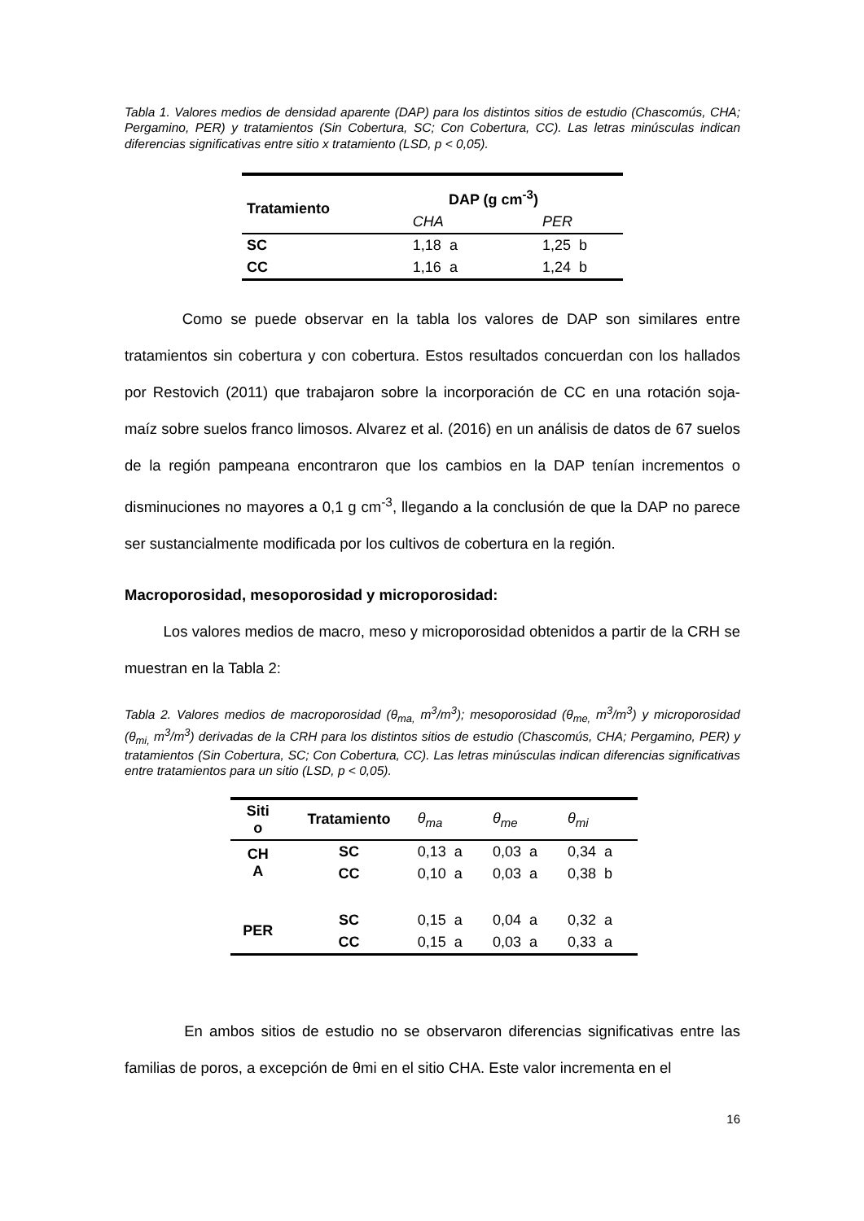Tabla 1. Valores medios de densidad aparente (DAP) para los distintos sitios de estudio (Chascomús, CHA; Pergamino, PER) y tratamientos (Sin Cobertura, SC; Con Cobertura, CC). Las letras minúsculas indican diferencias significativas entre sitio x tratamiento (LSD, p < 0,05).
| Tratamiento | DAP (g cm<sup>-3</sup>) | |
| --- | --- | --- |
| | CHA | PER |
| SC | 1,18 a | 1,25 b |
| CC | 1,16 a | 1,24 b |
Como se puede observar en la tabla los valores de DAP son similares entre tratamientos sin cobertura y con cobertura. Estos resultados concuerdan con los hallados por Restovich (2011) que trabajaron sobre la incorporación de CC en una rotación soja-maíz sobre suelos franco limosos. Alvarez et al. (2016) en un análisis de datos de 67 suelos de la región pampeana encontraron que los cambios en la DAP tenían incrementos o disminuciones no mayores a 0,1 g cm<sup>-3</sup>, llegando a la conclusión de que la DAP no parece ser sustancialmente modificada por los cultivos de cobertura en la región.
Macroporosidad, mesoporosidad y microporosidad:
Los valores medios de macro, meso y microporosidad obtenidos a partir de la CRH se muestran en la Tabla 2:
Tabla 2. Valores medios de macroporosidad (θ<sub>ma,</sub> m<sup>3</sup>/m<sup>3</sup>); mesoporosidad (θ<sub>me,</sub> m<sup>3</sup>/m<sup>3</sup>) y microporosidad (θ<sub>mi,</sub> m<sup>3</sup>/m<sup>3</sup>) derivadas de la CRH para los distintos sitios de estudio (Chascomús, CHA; Pergamino, PER) y tratamientos (Sin Cobertura, SC; Con Cobertura, CC). Las letras minúsculas indican diferencias significativas entre tratamientos para un sitio (LSD, p < 0,05).
| Siti o | Tratamiento | θ<sub>ma</sub> | θ<sub>me</sub> | θ<sub>mi</sub> |
| CH A | SC | 0,13 a | 0,03 a | 0,34 a |
| | CC | 0,10 a | 0,03 a | 0,38 b |
| PER | SC | 0,15 a | 0,04 a | 0,32 a |
| | CC | 0,15 a | 0,03 a | 0,33 a |
En ambos sitios de estudio no se observaron diferencias significativas entre las familias de poros, a excepción de θmi en el sitio CHA. Este valor incrementa en el
16